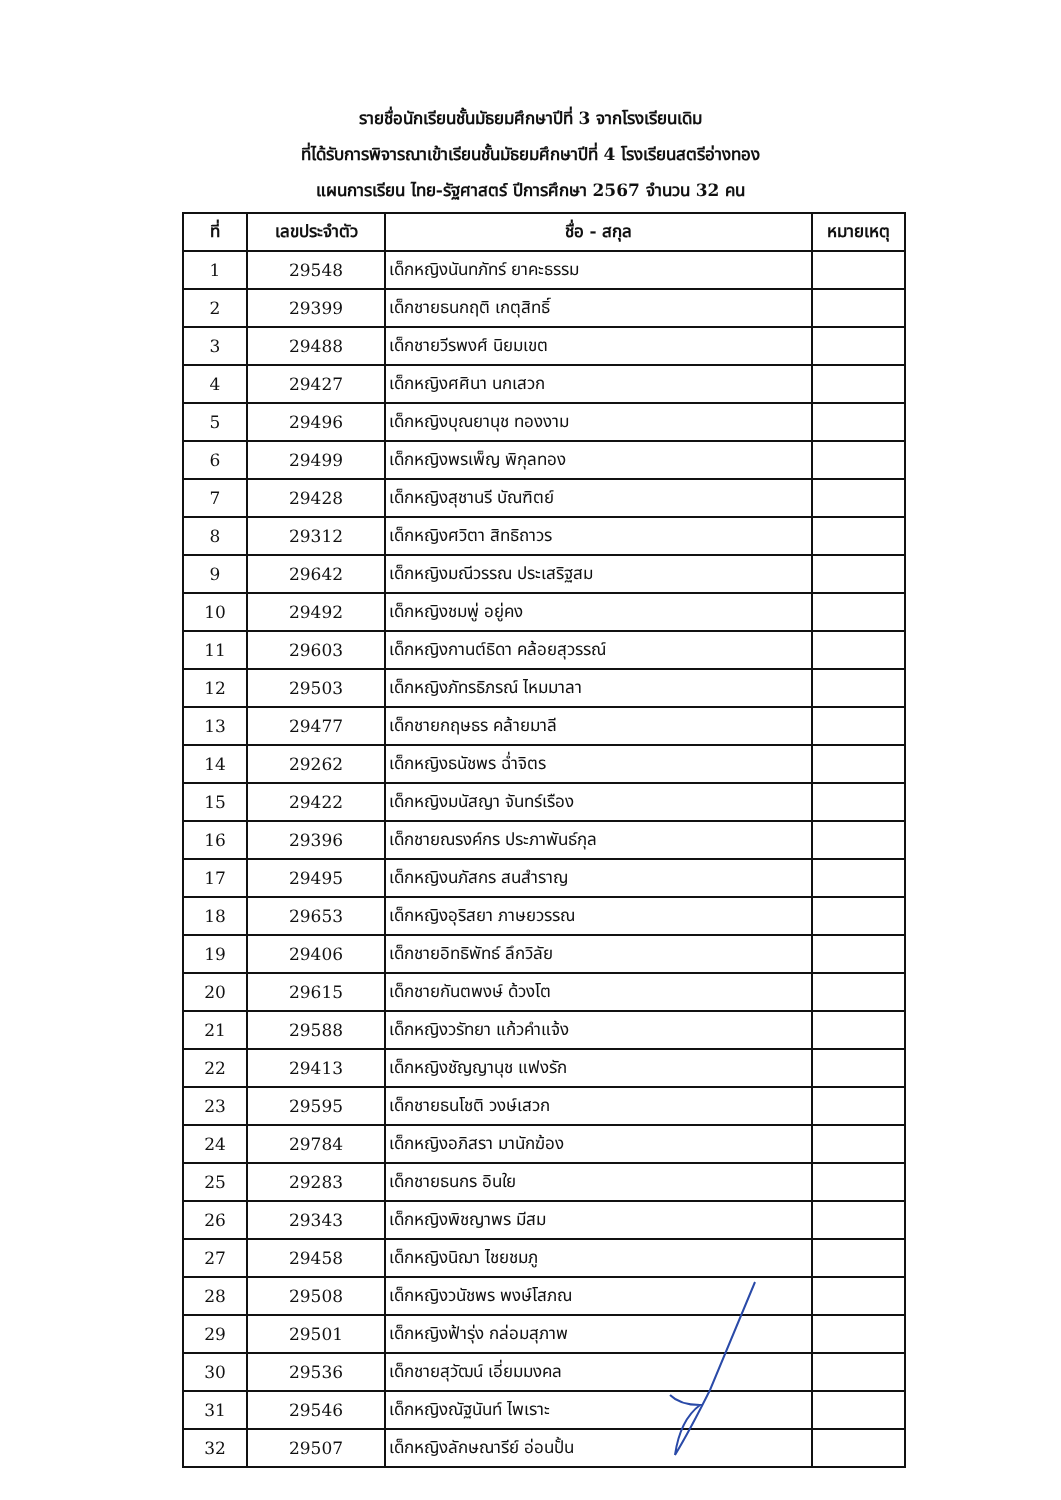รายชื่อนักเรียนชั้นมัธยมศึกษาปีที่ 3 จากโรงเรียนเดิม
ที่ได้รับการพิจารณาเข้าเรียนชั้นมัธยมศึกษาปีที่ 4 โรงเรียนสตรีอ่างทอง
แผนการเรียน ไทย-รัฐศาสตร์ ปีการศึกษา 2567 จำนวน 32 คน
| ที่ | เลขประจำตัว | ชื่อ - สกุล | หมายเหตุ |
| --- | --- | --- | --- |
| 1 | 29548 | เด็กหญิงนันทภัทร์ ยาคะธรรม | |
| 2 | 29399 | เด็กชายธนกฤติ เกตุสิทธิ์ | |
| 3 | 29488 | เด็กชายวีรพงศ์ นิยมเขต | |
| 4 | 29427 | เด็กหญิงศศินา นกเสวก | |
| 5 | 29496 | เด็กหญิงบุณยานุช ทองงาม | |
| 6 | 29499 | เด็กหญิงพรเพ็ญ พิกุลทอง | |
| 7 | 29428 | เด็กหญิงสุชานรี บัณฑิตย์ | |
| 8 | 29312 | เด็กหญิงศวิตา สิทธิถาวร | |
| 9 | 29642 | เด็กหญิงมณีวรรณ ประเสริฐสม | |
| 10 | 29492 | เด็กหญิงชมพู่ อยู่คง | |
| 11 | 29603 | เด็กหญิงกานต์ธิดา คล้อยสุวรรณ์ | |
| 12 | 29503 | เด็กหญิงภัทรธิภรณ์ ไหมมาลา | |
| 13 | 29477 | เด็กชายกฤษธร คล้ายมาลี | |
| 14 | 29262 | เด็กหญิงธนัชพร ฉ่ำจิตร | |
| 15 | 29422 | เด็กหญิงมนัสญา จันทร์เรือง | |
| 16 | 29396 | เด็กชายณรงค์กร ประภาพันธ์กุล | |
| 17 | 29495 | เด็กหญิงนภัสกร สนสำราญ | |
| 18 | 29653 | เด็กหญิงอุริสยา ภาษยวรรณ | |
| 19 | 29406 | เด็กชายอิทธิพัทธ์ ลึกวิลัย | |
| 20 | 29615 | เด็กชายกันตพงษ์ ด้วงโต | |
| 21 | 29588 | เด็กหญิงวรัทยา แก้วคำแจ้ง | |
| 22 | 29413 | เด็กหญิงชัญญานุช แฟงรัก | |
| 23 | 29595 | เด็กชายธนโชติ วงษ์เสวก | |
| 24 | 29784 | เด็กหญิงอภิสรา มานักฆ้อง | |
| 25 | 29283 | เด็กชายธนกร อินใย | |
| 26 | 29343 | เด็กหญิงพิชญาพร มีสม | |
| 27 | 29458 | เด็กหญิงนิฌา ไชยชมภู | |
| 28 | 29508 | เด็กหญิงวนัชพร พงษ์โสภณ | |
| 29 | 29501 | เด็กหญิงฟ้ารุ่ง กล่อมสุภาพ | |
| 30 | 29536 | เด็กชายสุวัฒน์ เอี่ยมมงคล | |
| 31 | 29546 | เด็กหญิงณัฐนันท์ ไพเราะ | |
| 32 | 29507 | เด็กหญิงลักษณารีย์ อ่อนปั้น | |